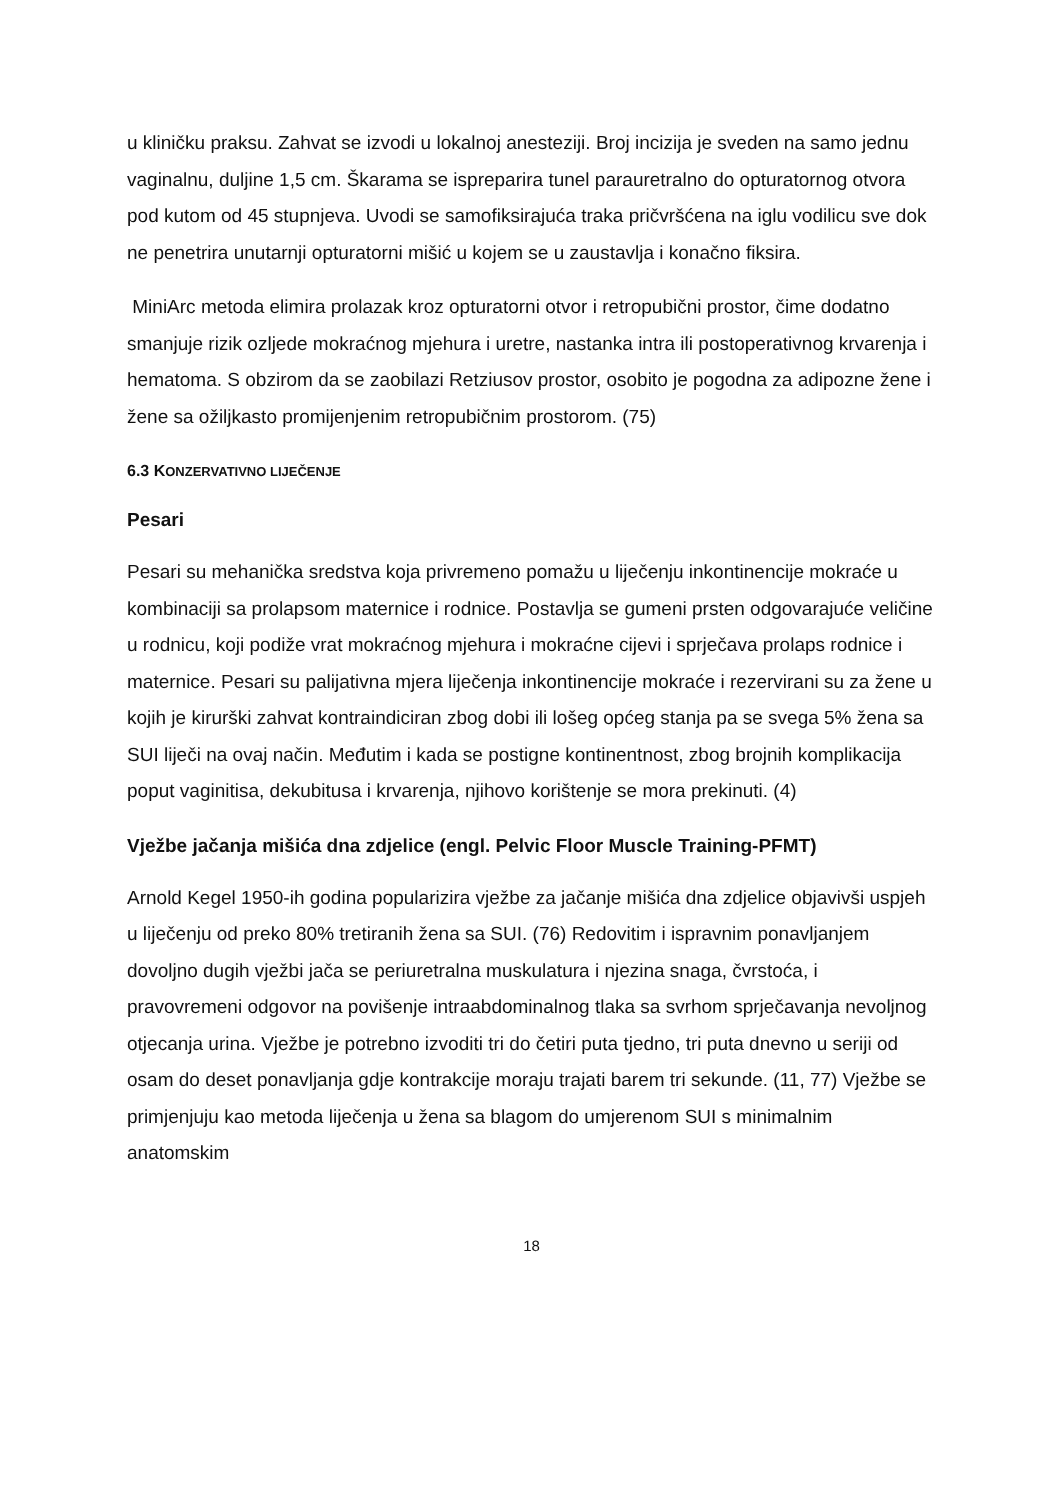u kliničku praksu. Zahvat se izvodi u lokalnoj anesteziji. Broj incizija je sveden na samo jednu vaginalnu, duljine 1,5 cm. Škarama se ispreparira tunel parauretralno do opturatornog otvora pod kutom od 45 stupnjeva. Uvodi se samofiksirajuća traka pričvršćena na iglu vodilicu sve dok ne penetrira unutarnji opturatorni mišić u kojem se u zaustavlja i konačno fiksira.
MiniArc metoda elimira prolazak kroz opturatorni otvor i retropubični prostor, čime dodatno smanjuje rizik ozljede mokraćnog mjehura i uretre, nastanka intra ili postoperativnog krvarenja i hematoma. S obzirom da se zaobilazi Retziusov prostor, osobito je pogodna za adipozne žene i žene sa ožiljkasto promijenjenim retropubičnim prostorom. (75)
6.3 KONZERVATIVNO LIJEČENJE
Pesari
Pesari su mehanička sredstva koja privremeno pomažu u liječenju inkontinencije mokraće u kombinaciji sa prolapsom maternice i rodnice. Postavlja se gumeni prsten odgovarajuće veličine u rodnicu, koji podiže vrat mokraćnog mjehura i mokraćne cijevi i sprječava prolaps rodnice i maternice. Pesari su palijativna mjera liječenja inkontinencije mokraće i rezervirani su za žene u kojih je kirurški zahvat kontraindiciran zbog dobi ili lošeg općeg stanja pa se svega 5% žena sa SUI liječi na ovaj način. Međutim i kada se postigne kontinentnost, zbog brojnih komplikacija poput vaginitisa, dekubitusa i krvarenja, njihovo korištenje se mora prekinuti. (4)
Vježbe jačanja mišića dna zdjelice (engl. Pelvic Floor Muscle Training-PFMT)
Arnold Kegel 1950-ih godina popularizira vježbe za jačanje mišića dna zdjelice objavivši uspjeh u liječenju od preko 80% tretiranih žena sa SUI. (76) Redovitim i ispravnim ponavljanjem dovoljno dugih vježbi jača se periuretralna muskulatura i njezina snaga, čvrstoća, i pravovremeni odgovor na povišenje intraabdominalnog tlaka sa svrhom sprječavanja nevoljnog otjecanja urina. Vježbe je potrebno izvoditi tri do četiri puta tjedno, tri puta dnevno u seriji od osam do deset ponavljanja gdje kontrakcije moraju trajati barem tri sekunde. (11, 77) Vježbe se primjenjuju kao metoda liječenja u žena sa blagom do umjerenom SUI s minimalnim anatomskim
18